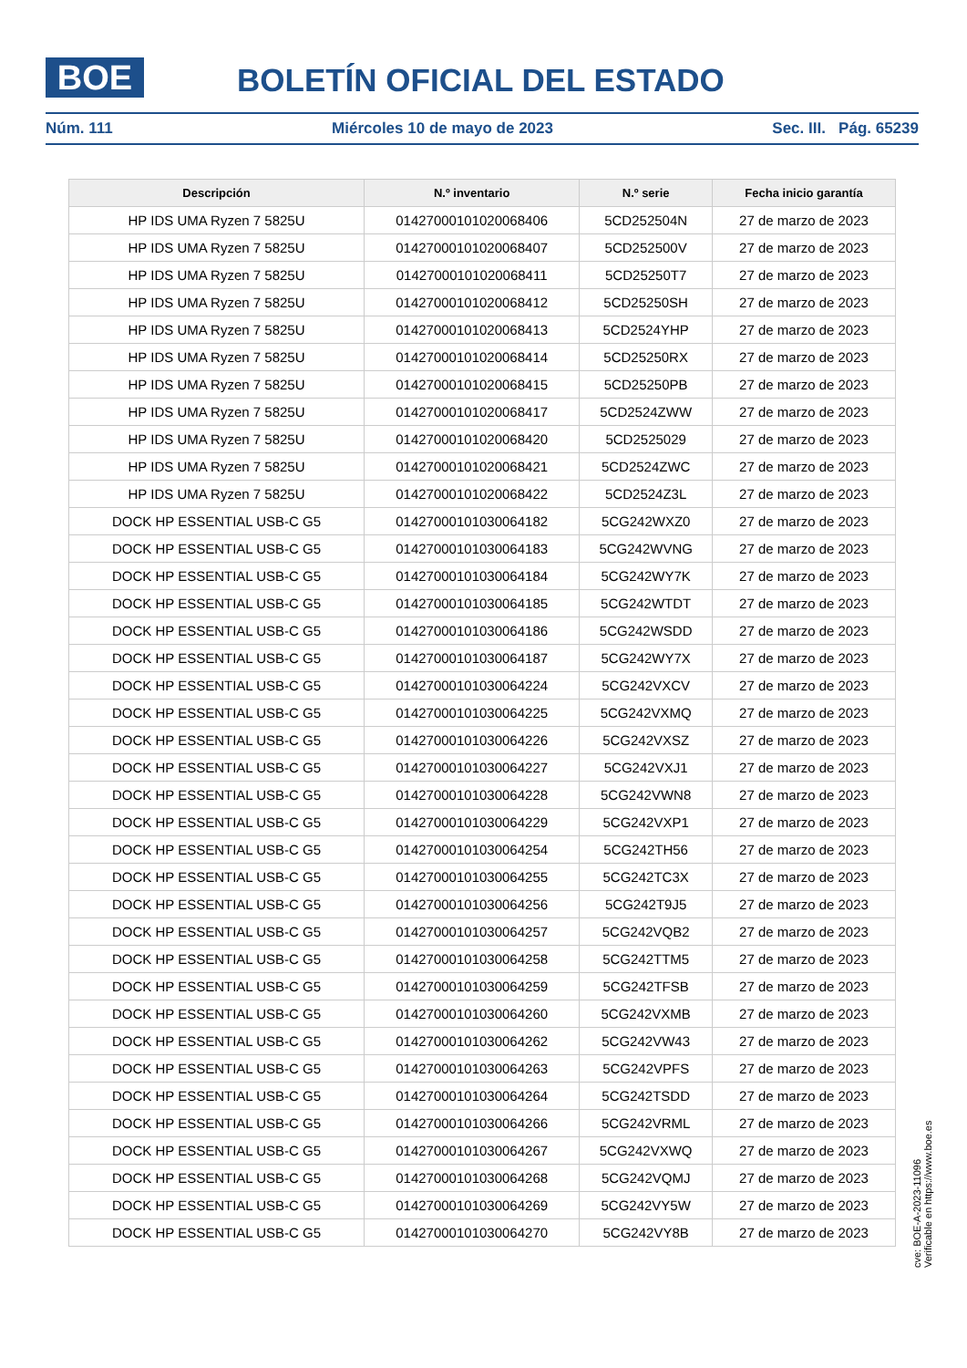BOE BOLETÍN OFICIAL DEL ESTADO
Núm. 111 Miércoles 10 de mayo de 2023 Sec. III. Pág. 65239
| Descripción | N.º inventario | N.º serie | Fecha inicio garantía |
| --- | --- | --- | --- |
| HP IDS UMA Ryzen 7 5825U | 01427000101020068406 | 5CD252504N | 27 de marzo de 2023 |
| HP IDS UMA Ryzen 7 5825U | 01427000101020068407 | 5CD252500V | 27 de marzo de 2023 |
| HP IDS UMA Ryzen 7 5825U | 01427000101020068411 | 5CD25250T7 | 27 de marzo de 2023 |
| HP IDS UMA Ryzen 7 5825U | 01427000101020068412 | 5CD25250SH | 27 de marzo de 2023 |
| HP IDS UMA Ryzen 7 5825U | 01427000101020068413 | 5CD2524YHP | 27 de marzo de 2023 |
| HP IDS UMA Ryzen 7 5825U | 01427000101020068414 | 5CD25250RX | 27 de marzo de 2023 |
| HP IDS UMA Ryzen 7 5825U | 01427000101020068415 | 5CD25250PB | 27 de marzo de 2023 |
| HP IDS UMA Ryzen 7 5825U | 01427000101020068417 | 5CD2524ZWW | 27 de marzo de 2023 |
| HP IDS UMA Ryzen 7 5825U | 01427000101020068420 | 5CD2525029 | 27 de marzo de 2023 |
| HP IDS UMA Ryzen 7 5825U | 01427000101020068421 | 5CD2524ZWC | 27 de marzo de 2023 |
| HP IDS UMA Ryzen 7 5825U | 01427000101020068422 | 5CD2524Z3L | 27 de marzo de 2023 |
| DOCK HP ESSENTIAL USB-C G5 | 01427000101030064182 | 5CG242WXZ0 | 27 de marzo de 2023 |
| DOCK HP ESSENTIAL USB-C G5 | 01427000101030064183 | 5CG242WVNG | 27 de marzo de 2023 |
| DOCK HP ESSENTIAL USB-C G5 | 01427000101030064184 | 5CG242WY7K | 27 de marzo de 2023 |
| DOCK HP ESSENTIAL USB-C G5 | 01427000101030064185 | 5CG242WTDT | 27 de marzo de 2023 |
| DOCK HP ESSENTIAL USB-C G5 | 01427000101030064186 | 5CG242WSDD | 27 de marzo de 2023 |
| DOCK HP ESSENTIAL USB-C G5 | 01427000101030064187 | 5CG242WY7X | 27 de marzo de 2023 |
| DOCK HP ESSENTIAL USB-C G5 | 01427000101030064224 | 5CG242VXCV | 27 de marzo de 2023 |
| DOCK HP ESSENTIAL USB-C G5 | 01427000101030064225 | 5CG242VXMQ | 27 de marzo de 2023 |
| DOCK HP ESSENTIAL USB-C G5 | 01427000101030064226 | 5CG242VXSZ | 27 de marzo de 2023 |
| DOCK HP ESSENTIAL USB-C G5 | 01427000101030064227 | 5CG242VXJ1 | 27 de marzo de 2023 |
| DOCK HP ESSENTIAL USB-C G5 | 01427000101030064228 | 5CG242VWN8 | 27 de marzo de 2023 |
| DOCK HP ESSENTIAL USB-C G5 | 01427000101030064229 | 5CG242VXP1 | 27 de marzo de 2023 |
| DOCK HP ESSENTIAL USB-C G5 | 01427000101030064254 | 5CG242TH56 | 27 de marzo de 2023 |
| DOCK HP ESSENTIAL USB-C G5 | 01427000101030064255 | 5CG242TC3X | 27 de marzo de 2023 |
| DOCK HP ESSENTIAL USB-C G5 | 01427000101030064256 | 5CG242T9J5 | 27 de marzo de 2023 |
| DOCK HP ESSENTIAL USB-C G5 | 01427000101030064257 | 5CG242VQB2 | 27 de marzo de 2023 |
| DOCK HP ESSENTIAL USB-C G5 | 01427000101030064258 | 5CG242TTM5 | 27 de marzo de 2023 |
| DOCK HP ESSENTIAL USB-C G5 | 01427000101030064259 | 5CG242TFSB | 27 de marzo de 2023 |
| DOCK HP ESSENTIAL USB-C G5 | 01427000101030064260 | 5CG242VXMB | 27 de marzo de 2023 |
| DOCK HP ESSENTIAL USB-C G5 | 01427000101030064262 | 5CG242VW43 | 27 de marzo de 2023 |
| DOCK HP ESSENTIAL USB-C G5 | 01427000101030064263 | 5CG242VPFS | 27 de marzo de 2023 |
| DOCK HP ESSENTIAL USB-C G5 | 01427000101030064264 | 5CG242TSDD | 27 de marzo de 2023 |
| DOCK HP ESSENTIAL USB-C G5 | 01427000101030064266 | 5CG242VRML | 27 de marzo de 2023 |
| DOCK HP ESSENTIAL USB-C G5 | 01427000101030064267 | 5CG242VXWQ | 27 de marzo de 2023 |
| DOCK HP ESSENTIAL USB-C G5 | 01427000101030064268 | 5CG242VQMJ | 27 de marzo de 2023 |
| DOCK HP ESSENTIAL USB-C G5 | 01427000101030064269 | 5CG242VY5W | 27 de marzo de 2023 |
| DOCK HP ESSENTIAL USB-C G5 | 01427000101030064270 | 5CG242VY8B | 27 de marzo de 2023 |
cve: BOE-A-2023-11096
Verificable en https://www.boe.es